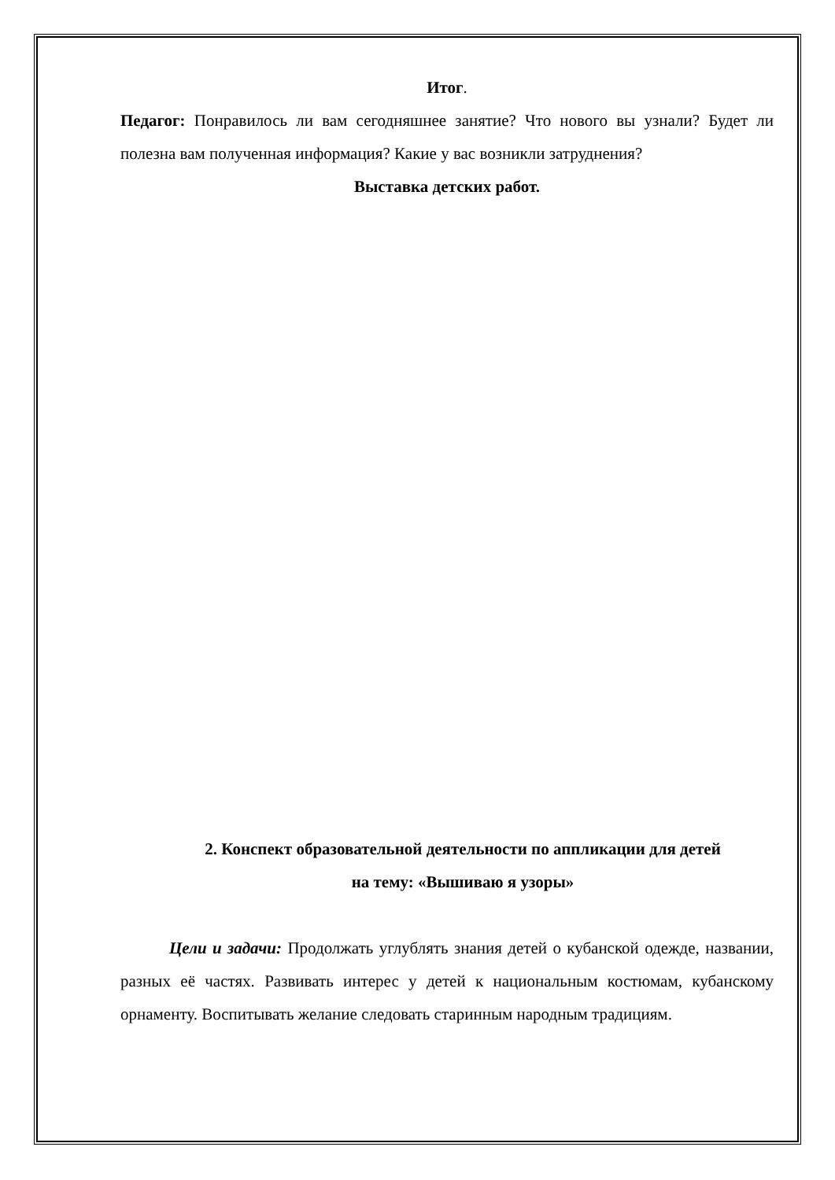Итог.
Педагог: Понравилось ли вам сегодняшнее занятие? Что нового вы узнали? Будет ли полезна вам полученная информация? Какие у вас возникли затруднения?
Выставка детских работ.
2. Конспект образовательной деятельности по аппликации для детей
на тему: «Вышиваю я узоры»
Цели и задачи: Продолжать углублять знания детей о кубанской одежде, названии, разных её частях. Развивать интерес у детей к национальным костюмам, кубанскому орнаменту. Воспитывать желание следовать старинным народным традициям.